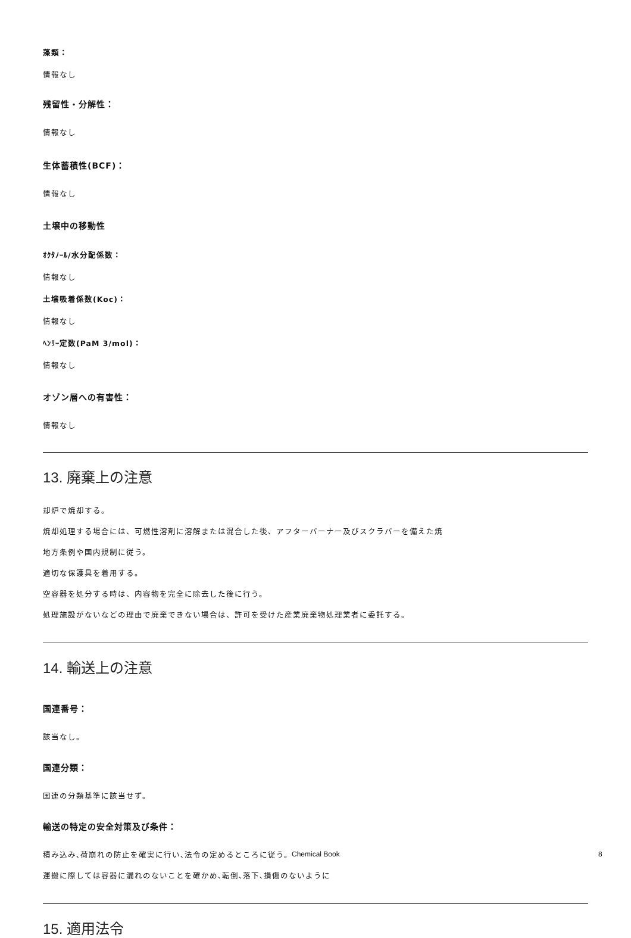藻類：
情報なし
残留性・分解性：
情報なし
生体蓄積性(BCF)：
情報なし
土壌中の移動性
ｵｸﾀﾉｰﾙ/水分配係数：
情報なし
土壌吸着係数(Koc)：
情報なし
ﾍﾝﾘｰ定数(PaM 3/mol)：
情報なし
オゾン層への有害性：
情報なし
13. 廃棄上の注意
却炉で焼却する。
焼却処理する場合には、可燃性溶剤に溶解または混合した後、アフターバーナー及びスクラバーを備えた焼
地方条例や国内規制に従う。
適切な保護具を着用する。
空容器を処分する時は、内容物を完全に除去した後に行う。
処理施設がないなどの理由で廃棄できない場合は、許可を受けた産業廃棄物処理業者に委託する。
14. 輸送上の注意
国連番号：
該当なし。
国連分類：
国連の分類基準に該当せず。
輸送の特定の安全対策及び条件：
積み込み､荷崩れの防止を確実に行い､法令の定めるところに従う。
運搬に際しては容器に漏れのないことを確かめ､転倒､落下､損傷のないように
15. 適用法令
Chemical Book 8